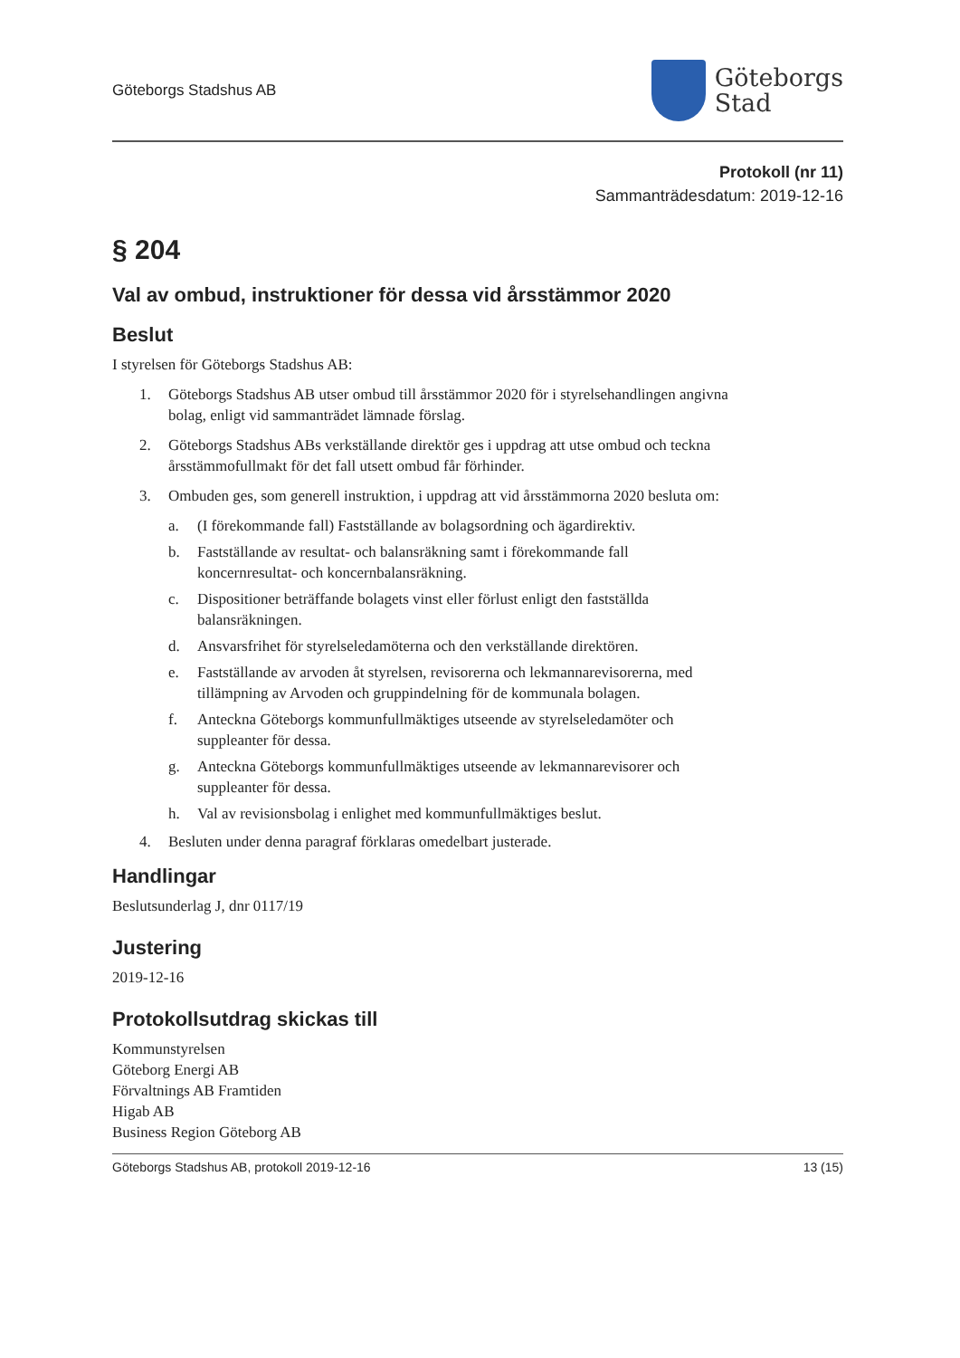Göteborgs Stadshus AB
Göteborgs
Stad
Protokoll (nr 11)
Sammanträdesdatum: 2019-12-16
§ 204
Val av ombud, instruktioner för dessa vid årsstämmor 2020
Beslut
I styrelsen för Göteborgs Stadshus AB:
1. Göteborgs Stadshus AB utser ombud till årsstämmor 2020 för i styrelsehandlingen angivna bolag, enligt vid sammanträdet lämnade förslag.
2. Göteborgs Stadshus ABs verkställande direktör ges i uppdrag att utse ombud och teckna årsstämmofullmakt för det fall utsett ombud får förhinder.
3. Ombuden ges, som generell instruktion, i uppdrag att vid årsstämmorna 2020 besluta om:
a. (I förekommande fall) Fastställande av bolagsordning och ägardirektiv.
b. Fastställande av resultat- och balansräkning samt i förekommande fall koncernresultat- och koncernbalansräkning.
c. Dispositioner beträffande bolagets vinst eller förlust enligt den fastställda balansräkningen.
d. Ansvarsfrihet för styrelseledamöterna och den verkställande direktören.
e. Fastställande av arvoden åt styrelsen, revisorerna och lekmannarevisorerna, med tillämpning av Arvoden och gruppindelning för de kommunala bolagen.
f. Anteckna Göteborgs kommunfullmäktiges utseende av styrelseledamöter och suppleanter för dessa.
g. Anteckna Göteborgs kommunfullmäktiges utseende av lekmannarevisorer och suppleanter för dessa.
h. Val av revisionsbolag i enlighet med kommunfullmäktiges beslut.
4. Besluten under denna paragraf förklaras omedelbart justerade.
Handlingar
Beslutsunderlag J, dnr 0117/19
Justering
2019-12-16
Protokollsutdrag skickas till
Kommunstyrelsen
Göteborg Energi AB
Förvaltnings AB Framtiden
Higab AB
Business Region Göteborg AB
Göteborgs Stadshus AB, protokoll 2019-12-16 13 (15)